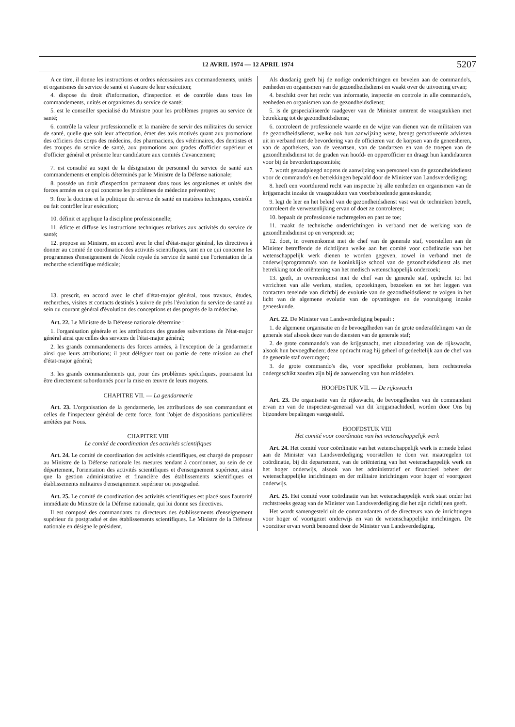12 AVRIL 1974 — 12 APRIL 1974 5207
A ce titre, il donne les instructions et ordres nécessaires aux commandements, unités et organismes du service de santé et s'assure de leur exécution;
4. dispose du droit d'information, d'inspection et de contrôle dans tous les commandements, unités et organismes du service de santé;
5. est le conseiller specialisé du Ministre pour les problèmes propres au service de santé;
6. contrôle la valeur professionnelle et la manière de servir des militaires du service de santé, quelle que soit leur affectation, émet des avis motivés quant aux promotions des officiers des corps des médecins, des pharmaciens, des vétérinaires, des dentistes et des troupes du service de santé, aux promotions aux grades d'officier supérieur et d'officier général et présente leur candidature aux comités d'avancement;
7. est consulté au sujet de la désignation de personnel du service de santé aux commandements et emplois déterminés par le Ministre de la Défense nationale;
8. possède un droit d'inspection permanent dans tous les organismes et unités des forces armées en ce qui concerne les problèmes de médecine préventive;
9. fixe la doctrine et la politique du service de santé en matières techniques, contrôle ou fait contrôler leur exécution;
10. définit et applique la discipline professionnelle;
11. édicte et diffuse les instructions techniques relatives aux activités du service de santé;
12. propose au Ministre, en accord avec le chef d'état-major général, les directives à donner au comité de coordination des activités scientifiques, tant en ce qui concerne les programmes d'enseignement de l'école royale du service de santé que l'orientation de la recherche scientifique médicale;
13. prescrit, en accord avec le chef d'état-major général, tous travaux, études, recherches, visites et contacts destinés à suivre de près l'évolution du service de santé au sein du courant général d'évolution des conceptions et des progrès de la médecine.
Art. 22. Le Ministre de la Défense nationale détermine :
1. l'organisation générale et les attributions des grandes subventions de l'état-major général ainsi que celles des services de l'état-major général;
2. les grands commandements des forces armées, à l'exception de la gendarmerie ainsi que leurs attributions; il peut déléguer tout ou partie de cette mission au chef d'état-major général;
3. les grands commandements qui, pour des problèmes spécifiques, pourraient lui être directement subordonnés pour la mise en œuvre de leurs moyens.
CHAPITRE VII. — La gendarmerie
Art. 23. L'organisation de la gendarmerie, les attributions de son commandant et celles de l'inspecteur général de cette force, font l'objet de dispositions particulières arrêtées par Nous.
CHAPITRE VIII
Le comité de coordination des activités scientifiques
Art. 24. Le comité de coordination des activités scientifiques, est chargé de proposer au Ministre de la Défense nationale les mesures tendant à coordonner, au sein de ce département, l'orientation des activités scientifiques et d'enseignement supérieur, ainsi que la gestion administrative et financière des établissements scientifiques et établissements militaires d'enseignement supérieur ou postgradué.
Art. 25. Le comité de coordination des activités scientifiques est placé sous l'autorité immédiate du Ministre de la Défense nationale, qui lui donne ses directives.
Il est composé des commandants ou directeurs des établissements d'enseignement supérieur du postgradué et des établissements scientifiques. Le Ministre de la Défense nationale en désigne le président.
Als dusdanig geeft hij de nodige onderrichtingen en bevelen aan de commando's, eenheden en organismen van de gezondheidsdienst en waakt over de uitvoering ervan;
4. beschikt over het recht van informatie, inspectie en controle in alle commando's, eenheden en organismen van de gezondheidsdienst;
5. is de gespecialiseerde raadgever van de Minister omtrent de vraagstukken met betrekking tot de gezondheidsdienst;
6. controleert de professionele waarde en de wijze van dienen van de militairen van de gezondheidsdienst, welke ook hun aanwijzing weze, brengt gemotiveerde adviezen uit in verband met de bevordering van de officieren van de korpsen van de geneesheren, van de apothekers, van de veeartsen, van de tandartsen en van de troepen van de gezondheidsdienst tot de graden van hoofd- en opperofficier en draagt hun kandidaturen voor bij de bevorderingscomités;
7. wordt geraadpleegd nopens de aanwijzing van personeel van de gezondheidsdienst voor de commando's en betrekkingen bepaald door de Minister van Landsverdediging;
8. heeft een voortdurend recht van inspectie bij alle eenheden en organismen van de krijgsmacht inzake de vraagstukken van voorbehoedende geneeskunde;
9. legt de leer en het beleid van de gezondheidsdienst vast wat de technieken betreft, controleert de verwezenlijking ervan of doet ze controleren;
10. bepaalt de professionele tuchtregelen en past ze toe;
11. maakt de technische onderrichtingen in verband met de werking van de gezondheidsdienst op en verspreidt ze;
12. doet, in overeenkomst met de chef van de generale staf, voorstellen aan de Minister betreffende de richtlijnen welke aan het comité voor coördinatie van het wetenschappelijk werk dienen te worden gegeven, zowel in verband met de onderwijsprogramma's van de koninklijke school van de gezondheidsdienst als met betrekking tot de oriëntering van het medisch wetenschappelijk onderzoek;
13. geeft, in overeenkomst met de chef van de generale staf, opdracht tot het verrichten van alle werken, studies, opzoekingen, bezoeken en tot het leggen van contacten teneinde van dichtbij de evolutie van de gezondheidsdienst te volgen in het licht van de algemene evolutie van de opvattingen en de vooruitgang inzake geneeskunde.
Art. 22. De Minister van Landsverdediging bepaalt :
1. de algemene organisatie en de bevoegdheden van de grote onderafdelingen van de generale staf alsook deze van de diensten van de generale staf;
2. de grote commando's van de krijgsmacht, met uitzondering van de rijkswacht, alsook hun bevoegdheden; deze opdracht mag hij geheel of gedeeltelijk aan de chef van de generale staf overdragen;
3. de grote commando's die, voor specifieke problemen, hem rechtstreeks ondergeschikt zouden zijn bij de aanwending van hun middelen.
HOOFDSTUK VII. — De rijkswacht
Art. 23. De organisatie van de rijkswacht, de bevoegdheden van de commandant ervan en van de inspecteur-generaal van dit krijgsmachtdeel, worden door Ons bij bijzondere bepalingen vastgesteld.
HOOFDSTUK VIII
Het comité voor coördinatie van het wetenschappelijk werk
Art. 24. Het comité voor coördinatie van het wetenschappelijk werk is ermede belast aan de Minister van Landsverdediging voorstellen te doen van maatregelen tot coördinatie, bij dit departement, van de oriëntering van het wetenschappelijk werk en het hoger onderwijs, alsook van het administratief en financieel beheer der wetenschappelijke inrichtingen en der militaire inrichtingen voor hoger of voortgezet onderwijs.
Art. 25. Het comité voor coördinatie van het wetenschappelijk werk staat onder het rechtstreeks gezag van de Minister van Landsverdediging die het zijn richtlijnen geeft.
Het wordt samengesteld uit de commandanten of de directeurs van de inrichtingen voor hoger of voortgezet onderwijs en van de wetenschappelijke inrichtingen. De voorzitter ervan wordt benoemd door de Minister van Landsverdediging.